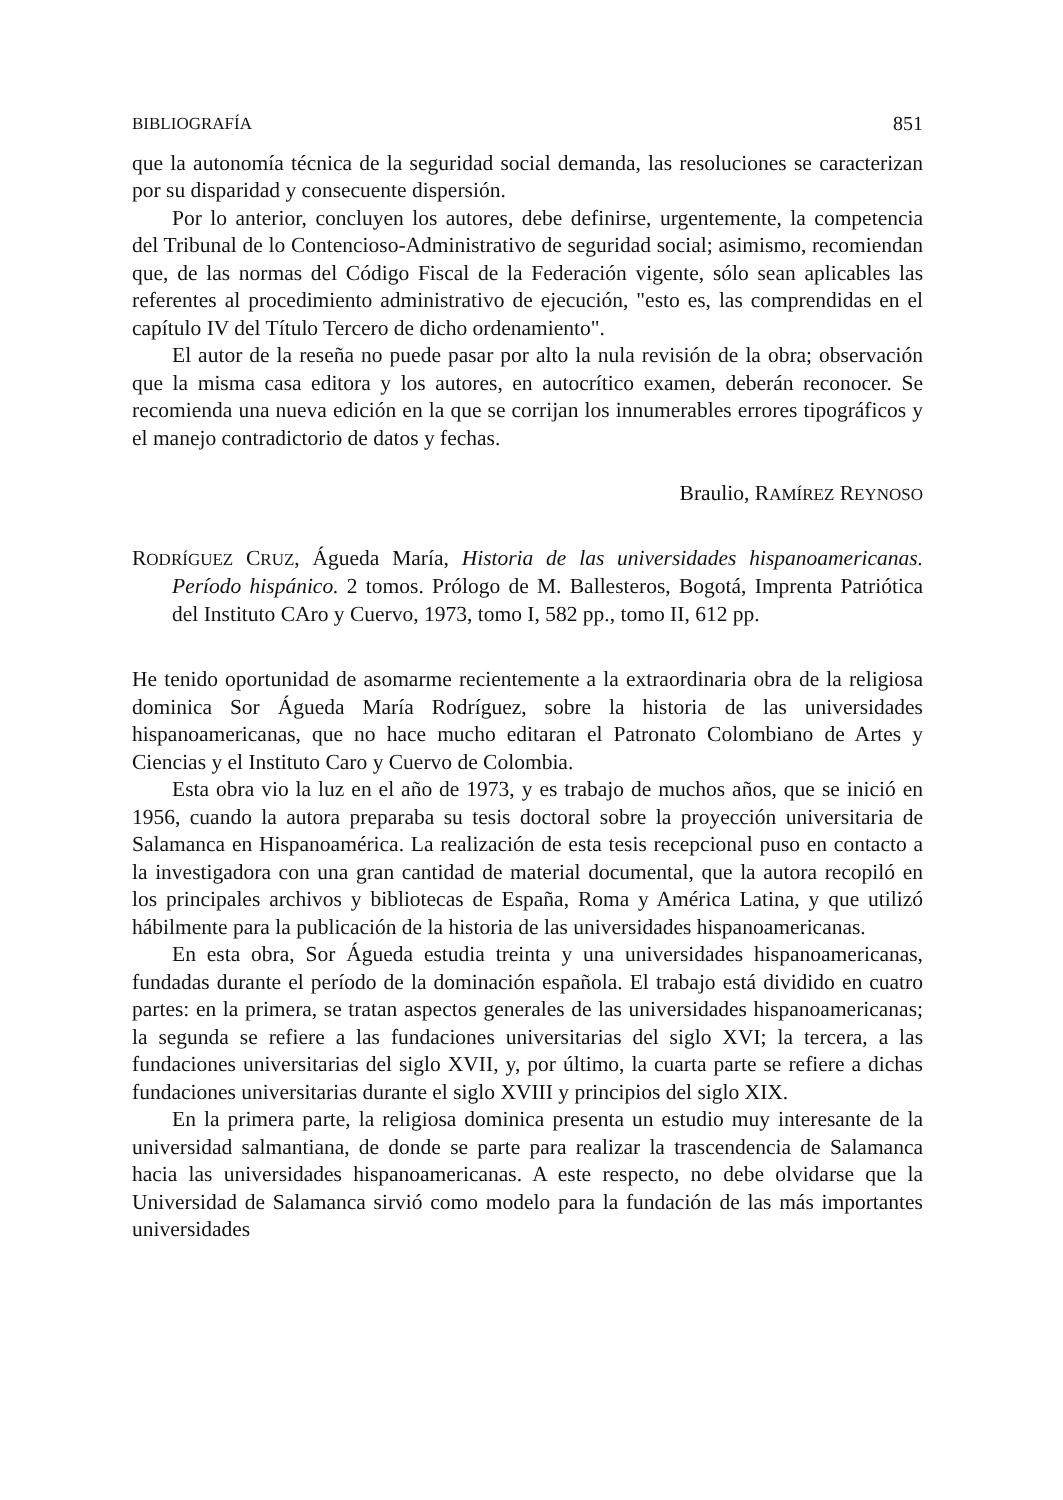BIBLIOGRAFÍA 851
que la autonomía técnica de la seguridad social demanda, las resoluciones se caracterizan por su disparidad y consecuente dispersión.
Por lo anterior, concluyen los autores, debe definirse, urgentemente, la competencia del Tribunal de lo Contencioso-Administrativo de seguridad social; asimismo, recomiendan que, de las normas del Código Fiscal de la Federación vigente, sólo sean aplicables las referentes al procedimiento administrativo de ejecución, "esto es, las comprendidas en el capítulo IV del Título Tercero de dicho ordenamiento".
El autor de la reseña no puede pasar por alto la nula revisión de la obra; observación que la misma casa editora y los autores, en autocrítico examen, deberán reconocer. Se recomienda una nueva edición en la que se corrijan los innumerables errores tipográficos y el manejo contradictorio de datos y fechas.
Braulio, RAMÍREZ REYNOSO
RODRÍGUEZ CRUZ, Águeda María, Historia de las universidades hispanoamericanas. Período hispánico. 2 tomos. Prólogo de M. Ballesteros, Bogotá, Imprenta Patriótica del Instituto CAro y Cuervo, 1973, tomo I, 582 pp., tomo II, 612 pp.
He tenido oportunidad de asomarme recientemente a la extraordinaria obra de la religiosa dominica Sor Águeda María Rodríguez, sobre la historia de las universidades hispanoamericanas, que no hace mucho editaran el Patronato Colombiano de Artes y Ciencias y el Instituto Caro y Cuervo de Colombia.
Esta obra vio la luz en el año de 1973, y es trabajo de muchos años, que se inició en 1956, cuando la autora preparaba su tesis doctoral sobre la proyección universitaria de Salamanca en Hispanoamérica. La realización de esta tesis recepcional puso en contacto a la investigadora con una gran cantidad de material documental, que la autora recopiló en los principales archivos y bibliotecas de España, Roma y América Latina, y que utilizó hábilmente para la publicación de la historia de las universidades hispanoamericanas.
En esta obra, Sor Águeda estudia treinta y una universidades hispanoamericanas, fundadas durante el período de la dominación española. El trabajo está dividido en cuatro partes: en la primera, se tratan aspectos generales de las universidades hispanoamericanas; la segunda se refiere a las fundaciones universitarias del siglo XVI; la tercera, a las fundaciones universitarias del siglo XVII, y, por último, la cuarta parte se refiere a dichas fundaciones universitarias durante el siglo XVIII y principios del siglo XIX.
En la primera parte, la religiosa dominica presenta un estudio muy interesante de la universidad salmantiana, de donde se parte para realizar la trascendencia de Salamanca hacia las universidades hispanoamericanas. A este respecto, no debe olvidarse que la Universidad de Salamanca sirvió como modelo para la fundación de las más importantes universidades